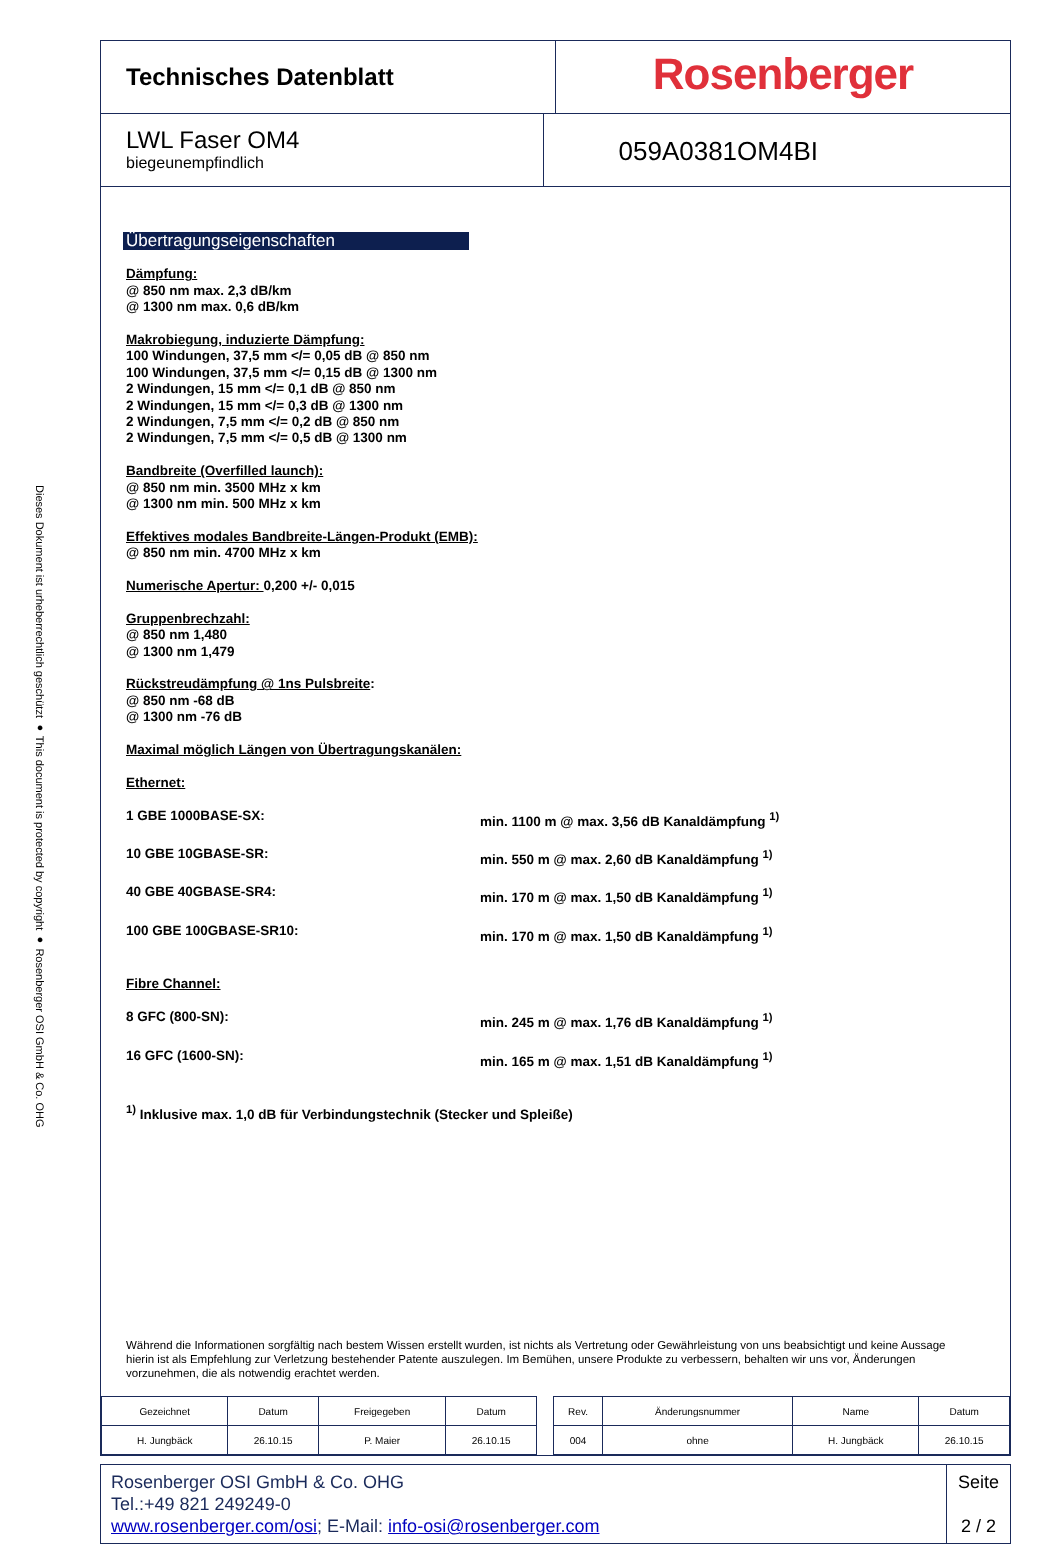Dieses Dokument ist urheberrechtlich geschützt ● This document is protected by copyright ● Rosenberger OSI GmbH & Co. OHG
Technisches Datenblatt
Rosenberger
LWL Faser OM4
biegeunempfindlich
059A0381OM4BI
Übertragungseigenschaften
Dämpfung:
@ 850 nm max. 2,3 dB/km
@ 1300 nm max. 0,6 dB/km
Makrobiegung, induzierte Dämpfung:
100 Windungen, 37,5 mm </= 0,05 dB @ 850 nm
100 Windungen, 37,5 mm </= 0,15 dB @ 1300 nm
2 Windungen, 15 mm </= 0,1 dB @ 850 nm
2 Windungen, 15 mm </= 0,3 dB @ 1300 nm
2 Windungen, 7,5 mm </= 0,2 dB @ 850 nm
2 Windungen, 7,5 mm </= 0,5 dB @ 1300 nm
Bandbreite (Overfilled launch):
@ 850 nm min. 3500 MHz x km
@ 1300 nm min. 500 MHz x km
Effektives modales Bandbreite-Längen-Produkt (EMB):
@ 850 nm min. 4700 MHz x km
Numerische Apertur: 0,200 +/- 0,015
Gruppenbrechzahl:
@ 850 nm 1,480
@ 1300 nm 1,479
Rückstreudämpfung @ 1ns Pulsbreite:
@ 850 nm -68 dB
@ 1300 nm -76 dB
Maximal möglich Längen von Übertragungskanälen:
Ethernet:
1 GBE 1000BASE-SX: min. 1100 m @ max. 3,56 dB Kanaldämpfung <sup>1)</sup>
10 GBE 10GBASE-SR: min. 550 m @ max. 2,60 dB Kanaldämpfung <sup>1)</sup>
40 GBE 40GBASE-SR4: min. 170 m @ max. 1,50 dB Kanaldämpfung <sup>1)</sup>
100 GBE 100GBASE-SR10: min. 170 m @ max. 1,50 dB Kanaldämpfung <sup>1)</sup>
Fibre Channel:
8 GFC (800-SN): min. 245 m @ max. 1,76 dB Kanaldämpfung <sup>1)</sup>
16 GFC (1600-SN): min. 165 m @ max. 1,51 dB Kanaldämpfung <sup>1)</sup>
<sup>1)</sup> Inklusive max. 1,0 dB für Verbindungstechnik (Stecker und Spleiße)
Während die Informationen sorgfältig nach bestem Wissen erstellt wurden, ist nichts als Vertretung oder Gewährleistung von uns beabsichtigt und keine Aussage hierin ist als Empfehlung zur Verletzung bestehender Patente auszulegen. Im Bemühen, unsere Produkte zu verbessern, behalten wir uns vor, Änderungen vorzunehmen, die als notwendig erachtet werden.
| Gezeichnet | Datum | Freigegeben | Datum | | Rev. | Änderungsnummer | Name | Datum |
| H. Jungbäck | 26.10.15 | P. Maier | 26.10.15 | | 004 | ohne | H. Jungbäck | 26.10.15 |
Rosenberger OSI GmbH & Co. OHG
Tel.:+49 821 249249-0
www.rosenberger.com/osi; E-Mail: info-osi@rosenberger.com
Seite
2 / 2